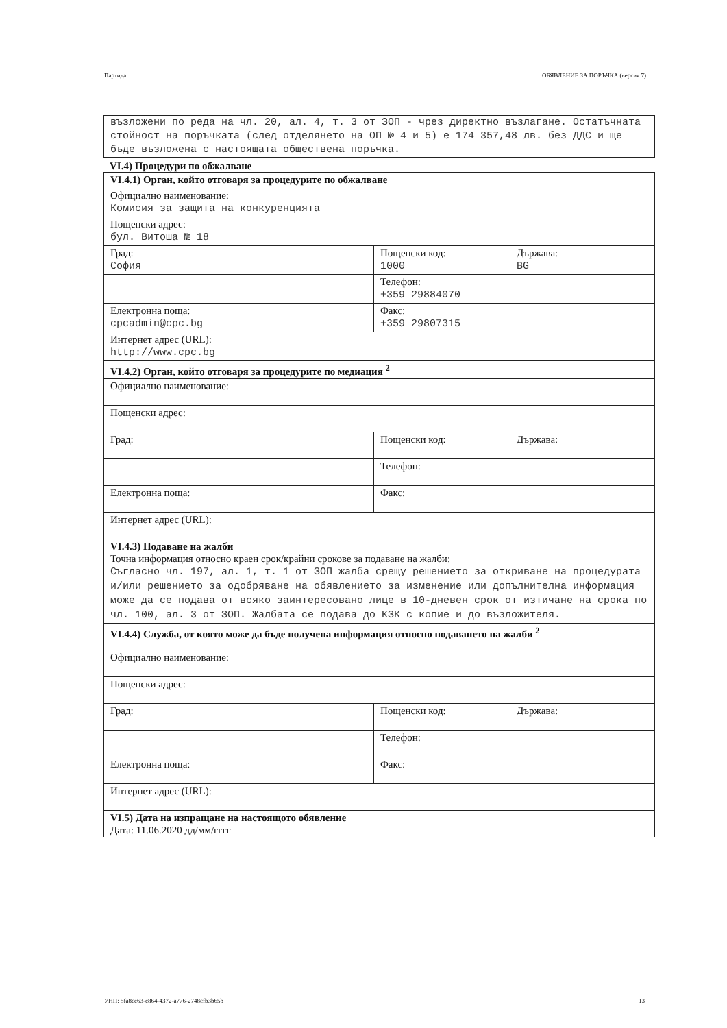Партида: ОБЯВЛЕНИЕ ЗА ПОРЪЧКА (версия 7)
възложени по реда на чл. 20, ал. 4, т. 3 от ЗОП - чрез директно възлагане. Остатъчната стойност на поръчката (след отделянето на ОП № 4 и 5) е 174 357,48 лв. без ДДС и ще бъде възложена с настоящата обществена поръчка.
VI.4) Процедури по обжалване
| VI.4.1) Орган, който отговаря за процедурите по обжалване | | |
| Официално наименование: Комисия за защита на конкуренцията | | |
| Пощенски адрес: бул. Витоша № 18 | | |
| Град: София | Пощенски код: 1000 | Държава: BG |
| | Телефон: +359 29884070 | |
| Електронна поща: cpcadmin@cpc.bg | Факс: +359 29807315 | |
| Интернет адрес (URL): http://www.cpc.bg | | |
| VI.4.2) Орган, който отговаря за процедурите по медиация <sup>2</sup> | | |
| Официално наименование: | | |
| Пощенски адрес: | | |
| Град: | Пощенски код: | Държава: |
| | Телефон: | |
| Електронна поща: | Факс: | |
| Интернет адрес (URL): | | |
| VI.4.3) Подаване на жалби Точна информация относно краен срок/крайни срокове за подаване на жалби: Съгласно чл. 197, ал. 1, т. 1 от ЗОП жалба срещу решението за откриване на процедурата и/или решението за одобряване на обявлението за изменение или допълнителна информация може да се подава от всяко заинтересовано лице в 10-дневен срок от изтичане на срока по чл. 100, ал. 3 от ЗОП. Жалбата се подава до КЗК с копие и до възложителя. | | |
| VI.4.4) Служба, от която може да бъде получена информация относно подаването на жалби <sup>2</sup> | | |
| Официално наименование: | | |
| Пощенски адрес: | | |
| Град: | Пощенски код: | Държава: |
| | Телефон: | |
| Електронна поща: | Факс: | |
| Интернет адрес (URL): | | |
| VI.5) Дата на изпращане на настоящото обявление Дата: 11.06.2020 дд/мм/гггг | | |
УНП: 5fa8ce63-c864-4372-a776-2748cfb3b65b 13